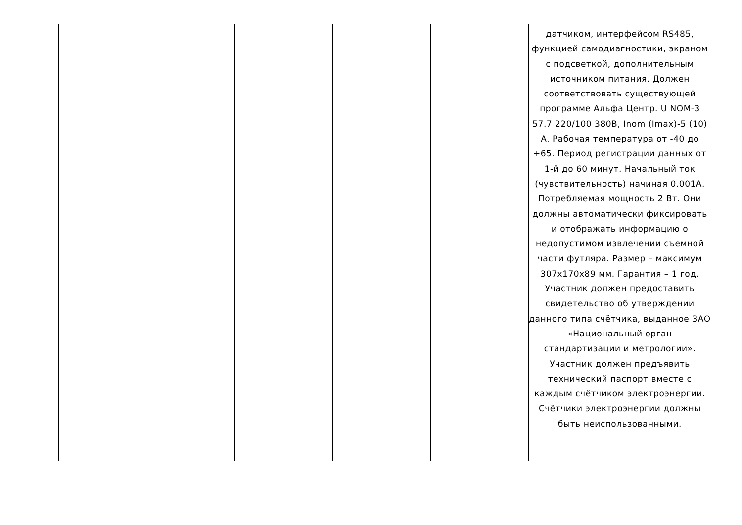| | | | | | датчиком, интерфейсом RS485, функцией самодиагностики, экраном с подсветкой, дополнительным источником питания. Должен соответствовать существующей программе Альфа Центр. U NOM-3 57.7 220/100 380В, Inom (Imax)-5 (10) А. Рабочая температура от -40 до +65. Период регистрации данных от 1-й до 60 минут. Начальный ток (чувствительность) начиная 0.001А. Потребляемая мощность 2 Вт. Они должны автоматически фиксировать и отображать информацию о недопустимом извлечении съемной части футляра. Размер – максимум 307x170x89 мм. Гарантия – 1 год. Участник должен предоставить свидетельство об утверждении данного типа счётчика, выданное ЗАО «Национальный орган стандартизации и метрологии». Участник должен предъявить технический паспорт вместе с каждым счётчиком электроэнергии. Счётчики электроэнергии должны быть неиспользованными. |